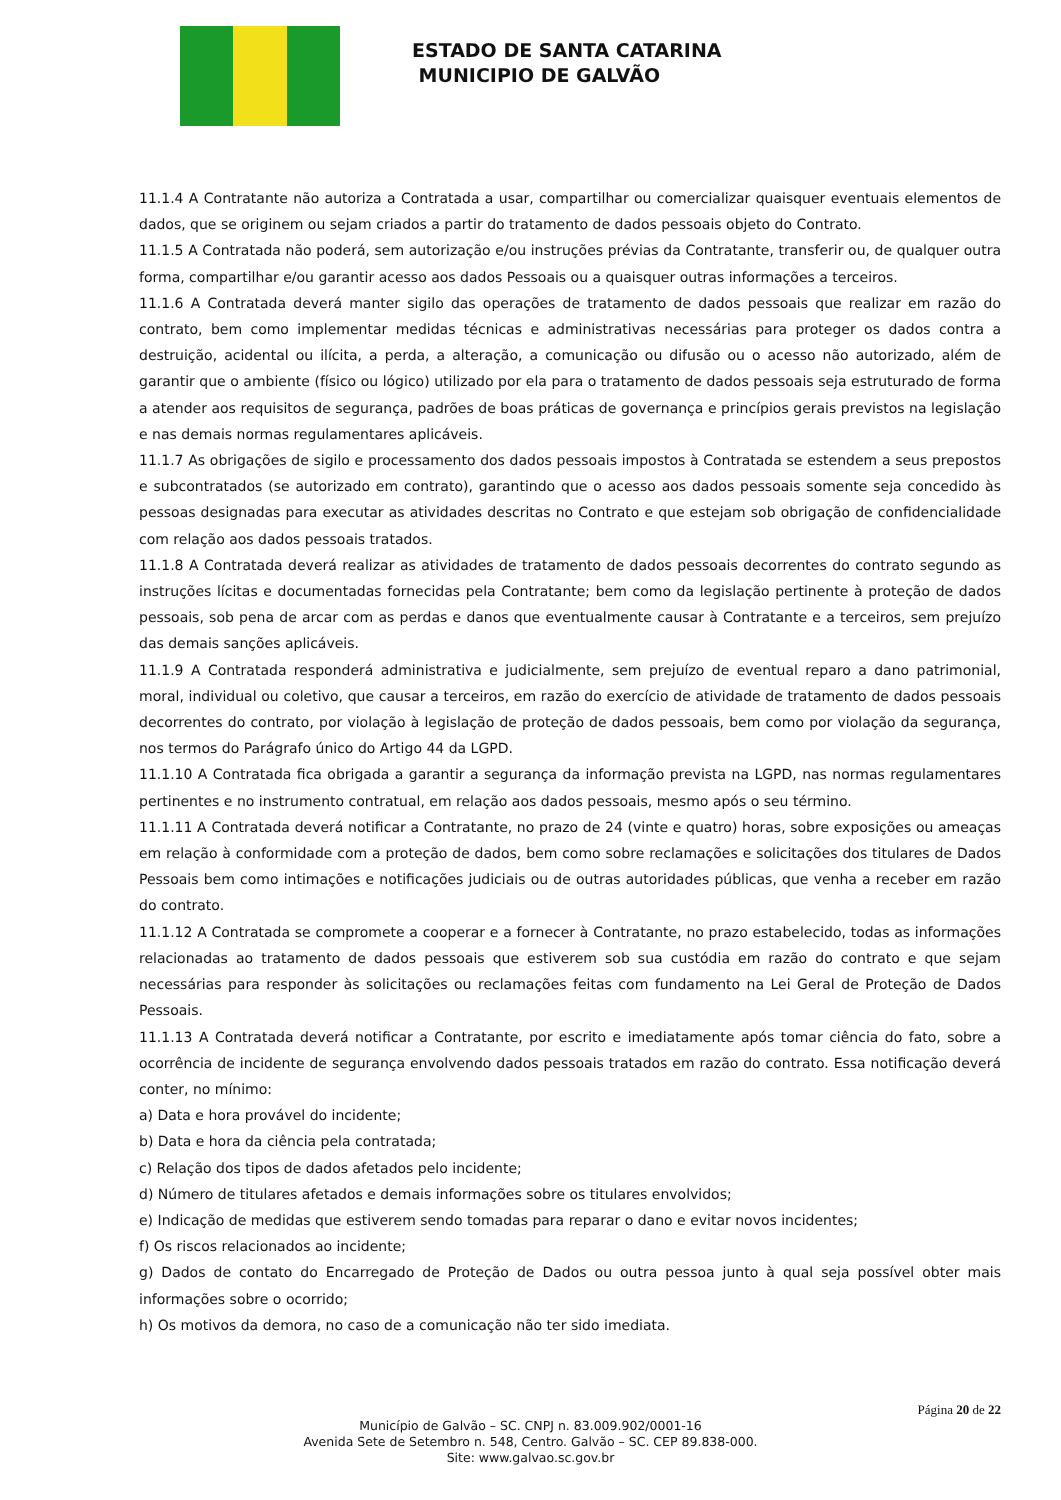ESTADO DE SANTA CATARINA
MUNICIPIO DE GALVÃO
11.1.4 A Contratante não autoriza a Contratada a usar, compartilhar ou comercializar quaisquer eventuais elementos de dados, que se originem ou sejam criados a partir do tratamento de dados pessoais objeto do Contrato.
11.1.5 A Contratada não poderá, sem autorização e/ou instruções prévias da Contratante, transferir ou, de qualquer outra forma, compartilhar e/ou garantir acesso aos dados Pessoais ou a quaisquer outras informações a terceiros.
11.1.6 A Contratada deverá manter sigilo das operações de tratamento de dados pessoais que realizar em razão do contrato, bem como implementar medidas técnicas e administrativas necessárias para proteger os dados contra a destruição, acidental ou ilícita, a perda, a alteração, a comunicação ou difusão ou o acesso não autorizado, além de garantir que o ambiente (físico ou lógico) utilizado por ela para o tratamento de dados pessoais seja estruturado de forma a atender aos requisitos de segurança, padrões de boas práticas de governança e princípios gerais previstos na legislação e nas demais normas regulamentares aplicáveis.
11.1.7 As obrigações de sigilo e processamento dos dados pessoais impostos à Contratada se estendem a seus prepostos e subcontratados (se autorizado em contrato), garantindo que o acesso aos dados pessoais somente seja concedido às pessoas designadas para executar as atividades descritas no Contrato e que estejam sob obrigação de confidencialidade com relação aos dados pessoais tratados.
11.1.8 A Contratada deverá realizar as atividades de tratamento de dados pessoais decorrentes do contrato segundo as instruções lícitas e documentadas fornecidas pela Contratante; bem como da legislação pertinente à proteção de dados pessoais, sob pena de arcar com as perdas e danos que eventualmente causar à Contratante e a terceiros, sem prejuízo das demais sanções aplicáveis.
11.1.9 A Contratada responderá administrativa e judicialmente, sem prejuízo de eventual reparo a dano patrimonial, moral, individual ou coletivo, que causar a terceiros, em razão do exercício de atividade de tratamento de dados pessoais decorrentes do contrato, por violação à legislação de proteção de dados pessoais, bem como por violação da segurança, nos termos do Parágrafo único do Artigo 44 da LGPD.
11.1.10 A Contratada fica obrigada a garantir a segurança da informação prevista na LGPD, nas normas regulamentares pertinentes e no instrumento contratual, em relação aos dados pessoais, mesmo após o seu término.
11.1.11 A Contratada deverá notificar a Contratante, no prazo de 24 (vinte e quatro) horas, sobre exposições ou ameaças em relação à conformidade com a proteção de dados, bem como sobre reclamações e solicitações dos titulares de Dados Pessoais bem como intimações e notificações judiciais ou de outras autoridades públicas, que venha a receber em razão do contrato.
11.1.12 A Contratada se compromete a cooperar e a fornecer à Contratante, no prazo estabelecido, todas as informações relacionadas ao tratamento de dados pessoais que estiverem sob sua custódia em razão do contrato e que sejam necessárias para responder às solicitações ou reclamações feitas com fundamento na Lei Geral de Proteção de Dados Pessoais.
11.1.13 A Contratada deverá notificar a Contratante, por escrito e imediatamente após tomar ciência do fato, sobre a ocorrência de incidente de segurança envolvendo dados pessoais tratados em razão do contrato. Essa notificação deverá conter, no mínimo:
a) Data e hora provável do incidente;
b) Data e hora da ciência pela contratada;
c) Relação dos tipos de dados afetados pelo incidente;
d) Número de titulares afetados e demais informações sobre os titulares envolvidos;
e) Indicação de medidas que estiverem sendo tomadas para reparar o dano e evitar novos incidentes;
f) Os riscos relacionados ao incidente;
g) Dados de contato do Encarregado de Proteção de Dados ou outra pessoa junto à qual seja possível obter mais informações sobre o ocorrido;
h) Os motivos da demora, no caso de a comunicação não ter sido imediata.
Página 20 de 22
Município de Galvão – SC. CNPJ n. 83.009.902/0001-16
Avenida Sete de Setembro n. 548, Centro. Galvão – SC. CEP 89.838-000.
Site: www.galvao.sc.gov.br